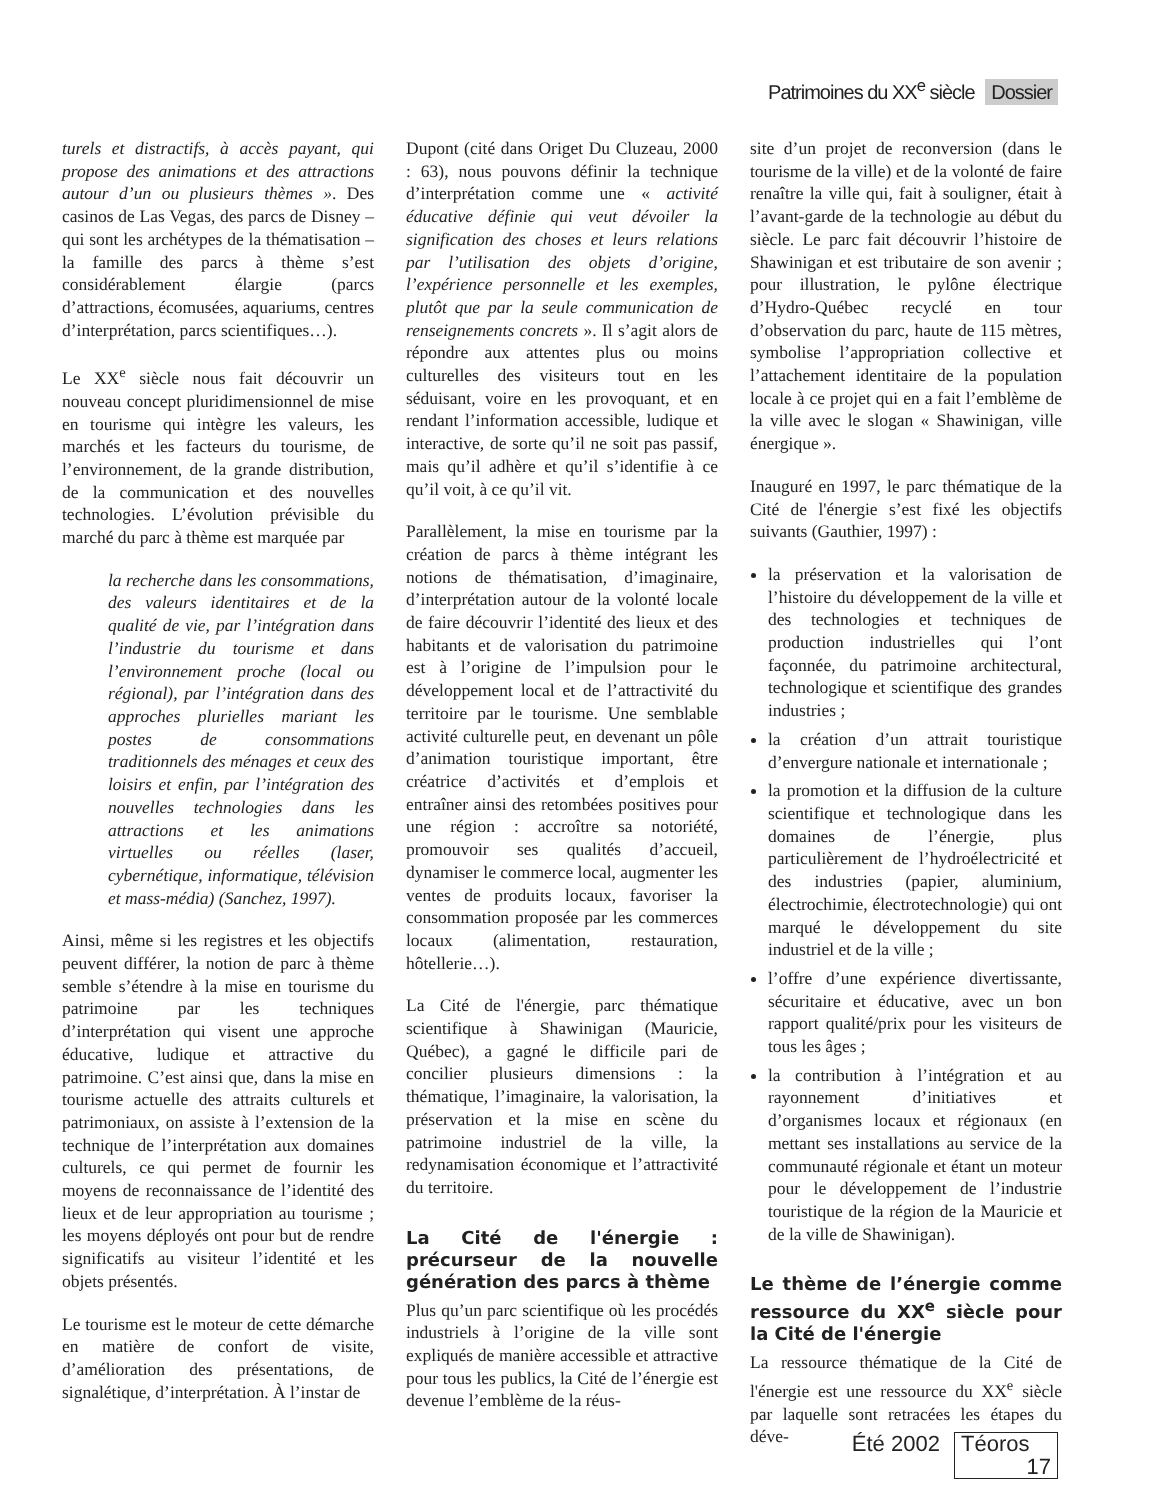Patrimoines du XX<sup>e</sup> siècle Dossier
turels et distractifs, à accès payant, qui propose des animations et des attractions autour d’un ou plusieurs thèmes ». Des casinos de Las Vegas, des parcs de Disney – qui sont les archétypes de la thématisation – la famille des parcs à thème s’est considérablement élargie (parcs d’attractions, écomusées, aquariums, centres d’interprétation, parcs scientifiques…).
Le XX<sup>e</sup> siècle nous fait découvrir un nouveau concept pluridimensionnel de mise en tourisme qui intègre les valeurs, les marchés et les facteurs du tourisme, de l’environnement, de la grande distribution, de la communication et des nouvelles technologies. L’évolution prévisible du marché du parc à thème est marquée par
la recherche dans les consommations, des valeurs identitaires et de la qualité de vie, par l’intégration dans l’industrie du tourisme et dans l’environnement proche (local ou régional), par l’intégration dans des approches plurielles mariant les postes de consommations traditionnels des ménages et ceux des loisirs et enfin, par l’intégration des nouvelles technologies dans les attractions et les animations virtuelles ou réelles (laser, cybernétique, informatique, télévision et mass-média) (Sanchez, 1997).
Ainsi, même si les registres et les objectifs peuvent différer, la notion de parc à thème semble s’étendre à la mise en tourisme du patrimoine par les techniques d’interprétation qui visent une approche éducative, ludique et attractive du patrimoine. C’est ainsi que, dans la mise en tourisme actuelle des attraits culturels et patrimoniaux, on assiste à l’extension de la technique de l’interprétation aux domaines culturels, ce qui permet de fournir les moyens de reconnaissance de l’identité des lieux et de leur appropriation au tourisme ; les moyens déployés ont pour but de rendre significatifs au visiteur l’identité et les objets présentés.
Le tourisme est le moteur de cette démarche en matière de confort de visite, d’amélioration des présentations, de signalétique, d’interprétation. À l’instar de
Dupont (cité dans Origet Du Cluzeau, 2000 : 63), nous pouvons définir la technique d’interprétation comme une « activité éducative définie qui veut dévoiler la signification des choses et leurs relations par l’utilisation des objets d’origine, l’expérience personnelle et les exemples, plutôt que par la seule communication de renseignements concrets ». Il s’agit alors de répondre aux attentes plus ou moins culturelles des visiteurs tout en les séduisant, voire en les provoquant, et en rendant l’information accessible, ludique et interactive, de sorte qu’il ne soit pas passif, mais qu’il adhère et qu’il s’identifie à ce qu’il voit, à ce qu’il vit.
Parallèlement, la mise en tourisme par la création de parcs à thème intégrant les notions de thématisation, d’imaginaire, d’interprétation autour de la volonté locale de faire découvrir l’identité des lieux et des habitants et de valorisation du patrimoine est à l’origine de l’impulsion pour le développement local et de l’attractivité du territoire par le tourisme. Une semblable activité culturelle peut, en devenant un pôle d’animation touristique important, être créatrice d’activités et d’emplois et entraîner ainsi des retombées positives pour une région : accroître sa notoriété, promouvoir ses qualités d’accueil, dynamiser le commerce local, augmenter les ventes de produits locaux, favoriser la consommation proposée par les commerces locaux (alimentation, restauration, hôtellerie…).
La Cité de l'énergie, parc thématique scientifique à Shawinigan (Mauricie, Québec), a gagné le difficile pari de concilier plusieurs dimensions : la thématique, l’imaginaire, la valorisation, la préservation et la mise en scène du patrimoine industriel de la ville, la redynamisation économique et l’attractivité du territoire.
La Cité de l'énergie : précurseur de la nouvelle génération des parcs à thème
Plus qu’un parc scientifique où les procédés industriels à l’origine de la ville sont expliqués de manière accessible et attractive pour tous les publics, la Cité de l’énergie est devenue l’emblème de la réus-
site d’un projet de reconversion (dans le tourisme de la ville) et de la volonté de faire renaître la ville qui, fait à souligner, était à l’avant-garde de la technologie au début du siècle. Le parc fait découvrir l’histoire de Shawinigan et est tributaire de son avenir ; pour illustration, le pylône électrique d’Hydro-Québec recyclé en tour d’observation du parc, haute de 115 mètres, symbolise l’appropriation collective et l’attachement identitaire de la population locale à ce projet qui en a fait l’emblème de la ville avec le slogan « Shawinigan, ville énergique ».
Inauguré en 1997, le parc thématique de la Cité de l'énergie s’est fixé les objectifs suivants (Gauthier, 1997) :
la préservation et la valorisation de l’histoire du développement de la ville et des technologies et techniques de production industrielles qui l’ont façonnée, du patrimoine architectural, technologique et scientifique des grandes industries ;
la création d’un attrait touristique d’envergure nationale et internationale ;
la promotion et la diffusion de la culture scientifique et technologique dans les domaines de l’énergie, plus particulièrement de l’hydroélectricité et des industries (papier, aluminium, électrochimie, électrotechnologie) qui ont marqué le développement du site industriel et de la ville ;
l’offre d’une expérience divertissante, sécuritaire et éducative, avec un bon rapport qualité/prix pour les visiteurs de tous les âges ;
la contribution à l’intégration et au rayonnement d’initiatives et d’organismes locaux et régionaux (en mettant ses installations au service de la communauté régionale et étant un moteur pour le développement de l’industrie touristique de la région de la Mauricie et de la ville de Shawinigan).
Le thème de l’énergie comme ressource du XX<sup>e</sup> siècle pour la Cité de l'énergie
La ressource thématique de la Cité de l'énergie est une ressource du XX<sup>e</sup> siècle par laquelle sont retracées les étapes du déve-
Été 2002 Téoros 17